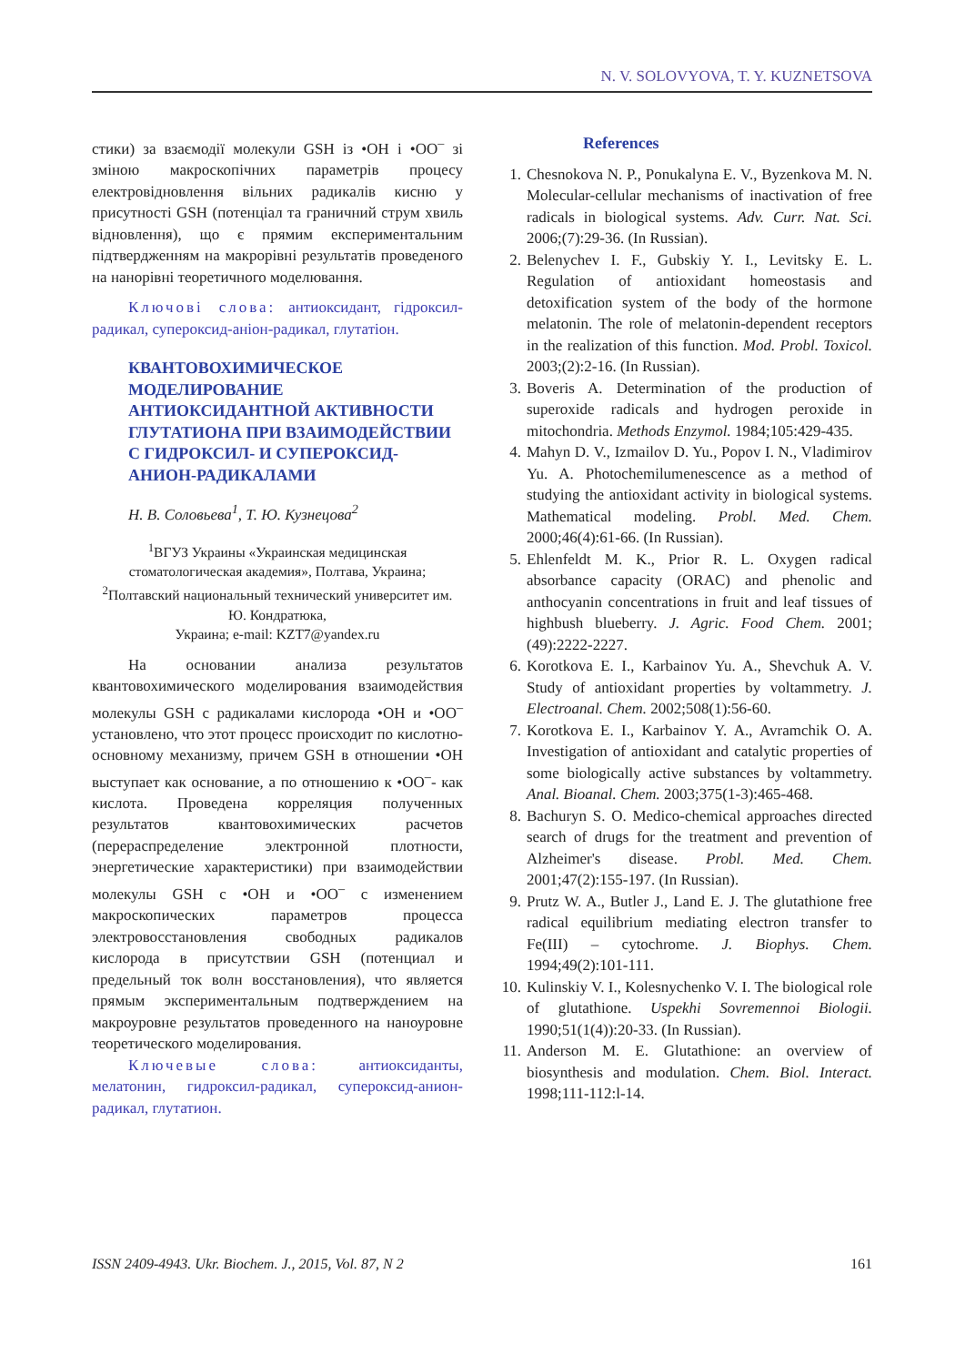N. V. SOLOVYOVA, T. Y. KUZNETSOVA
стики) за взаємодії молекули GSH із •OH і •OO<sup>–</sup> зі зміною макроскопічних параметрів процесу електровідновлення вільних радикалів кисню у присутності GSH (потенціал та граничний струм хвиль відновлення), що є прямим експериментальним підтвердженням на макрорівні результатів проведеного на нанорівні теоретичного моделювання.
Ключові слова: антиоксидант, гідроксил-радикал, супероксид-аніон-радикал, глутатіон.
КВАНТОВОХИМИЧЕСКОЕ МОДЕЛИРОВАНИЕ АНТИОКСИДАНТНОЙ АКТИВНОСТИ ГЛУТАТИОНА ПРИ ВЗАИМОДЕЙСТВИИ С ГИДРОКСИЛ- И СУПЕРОКСИД-АНИОН-РАДИКАЛАМИ
Н. В. Соловьева<sup>1</sup>, Т. Ю. Кузнецова<sup>2</sup>
<sup>1</sup> ВГУЗ Украины «Украинская медицинская стоматологическая академия», Полтава, Украина;
<sup>2</sup> Полтавский национальный технический университет им. Ю. Кондратюка,
Украина; e-mail: KZT7@yandex.ru
На основании анализа результатов квантовохимического моделирования взаимодействия молекулы GSH с радикалами кислорода •OH и •OO<sup>–</sup> установлено, что этот процесс происходит по кислотно-основному механизму, причем GSH в отношении •OH выступает как основание, а по отношению к •OO<sup>–</sup>- как кислота. Проведена корреляция полученных результатов квантовохимических расчетов (перераспределение электронной плотности, энергетические характеристики) при взаимодействии молекулы GSH с •OH и •OO<sup>–</sup> с изменением макроскопических параметров процесса электровосстановления свободных радикалов кислорода в присутствии GSH (потенциал и предельный ток волн восстановления), что является прямым экспериментальным подтверждением на макроуровне результатов проведенного на наноуровне теоретического моделирования.
Ключевые слова: антиоксиданты, мелатонин, гидроксил-радикал, супероксид-анион-радикал, глутатион.
References
1. Chesnokova N. P., Ponukalyna E. V., Byzenkova M. N. Molecular-cellular mechanisms of inactivation of free radicals in biological systems. Adv. Curr. Nat. Sci. 2006;(7):29-36. (In Russian).
2. Belenychev I. F., Gubskiy Y. I., Levitsky E. L. Regulation of antioxidant homeostasis and detoxification system of the body of the hormone melatonin. The role of melatonin-dependent receptors in the realization of this function. Mod. Probl. Toxicol. 2003;(2):2-16. (In Russian).
3. Boveris A. Determination of the production of superoxide radicals and hydrogen peroxide in mitochondria. Methods Enzymol. 1984;105:429-435.
4. Mahyn D. V., Izmailov D. Yu., Popov I. N., Vladimirov Yu. A. Photochemilumenescence as a method of studying the antioxidant activity in biological systems. Mathematical modeling. Probl. Med. Chem. 2000;46(4):61-66. (In Russian).
5. Ehlenfeldt M. K., Prior R. L. Oxygen radical absorbance capacity (ORAC) and phenolic and anthocyanin concentrations in fruit and leaf tissues of highbush blueberry. J. Agric. Food Chem. 2001;(49):2222-2227.
6. Korotkova E. I., Karbainov Yu. A., Shevchuk A. V. Study of antioxidant properties by voltammetry. J. Electroanal. Chem. 2002;508(1):56-60.
7. Korotkova E. I., Karbainov Y. A., Avramchik O. A. Investigation of antioxidant and catalytic properties of some biologically active substances by voltammetry. Anal. Bioanal. Chem. 2003;375(1-3):465-468.
8. Bachuryn S. O. Medico-chemical approaches directed search of drugs for the treatment and prevention of Alzheimer's disease. Probl. Med. Chem. 2001;47(2):155-197. (In Russian).
9. Prutz W. A., Butler J., Land E. J. The glutathione free radical equilibrium mediating electron transfer to Fe(III) – cytochrome. J. Biophys. Chem. 1994;49(2):101-111.
10. Kulinskiy V. I., Kolesnychenko V. I. The biological role of glutathione. Uspekhi Sovremennoi Biologii. 1990;51(1(4)):20-33. (In Russian).
11. Anderson M. E. Glutathione: an overview of biosynthesis and modulation. Chem. Biol. Interact. 1998;111-112:l-14.
ISSN 2409-4943. Ukr. Biochem. J., 2015, Vol. 87, N 2 161